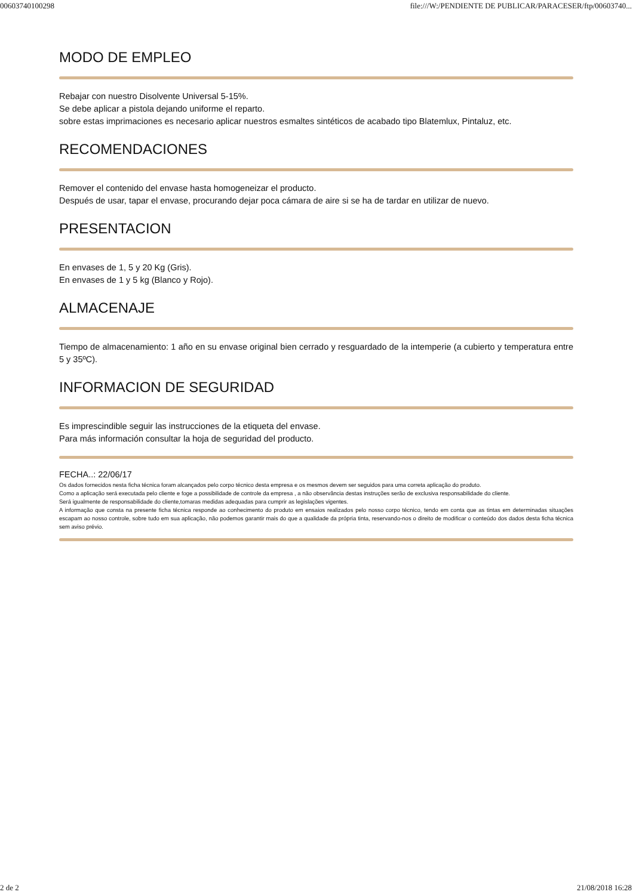00603740100298 file:///W:/PENDIENTE DE PUBLICAR/PARACESER/ftp/00603740...
MODO DE EMPLEO
Rebajar con nuestro Disolvente Universal 5-15%.
Se debe aplicar a pistola dejando uniforme el reparto.
sobre estas imprimaciones es necesario aplicar nuestros esmaltes sintéticos de acabado tipo Blatemlux, Pintaluz, etc.
RECOMENDACIONES
Remover el contenido del envase hasta homogeneizar el producto.
Después de usar, tapar el envase, procurando dejar poca cámara de aire si se ha de tardar en utilizar de nuevo.
PRESENTACION
En envases de 1, 5 y 20 Kg (Gris).
En envases de 1 y 5 kg (Blanco y Rojo).
ALMACENAJE
Tiempo de almacenamiento: 1 año en su envase original bien cerrado y resguardado de la intemperie (a cubierto y temperatura entre 5 y 35ºC).
INFORMACION DE SEGURIDAD
Es imprescindible seguir las instrucciones de la etiqueta del envase.
Para más información consultar la hoja de seguridad del producto.
FECHA..: 22/06/17
Os dados fornecidos nesta ficha técnica foram alcançados pelo corpo técnico desta empresa e os mesmos devem ser seguidos para uma correta aplicação do produto.
Como a aplicação será executada pelo cliente e foge a possibilidade de controle da empresa , a não observância destas instruções serão de exclusiva responsabilidade do cliente.
Será igualmente de responsabilidade do cliente,tomaras medidas adequadas para cumprir as legislações vigentes.
A informação que consta na presente ficha técnica responde ao conhecimento do produto em ensaios realizados pelo nosso corpo técnico, tendo em conta que as tintas em determinadas situações escapam ao nosso controle, sobre tudo em sua aplicação, não podemos garantir mais do que a qualidade da própria tinta, reservando-nos o direito de modificar o conteúdo dos dados desta ficha técnica sem aviso prévio.
2 de 2 21/08/2018 16:28